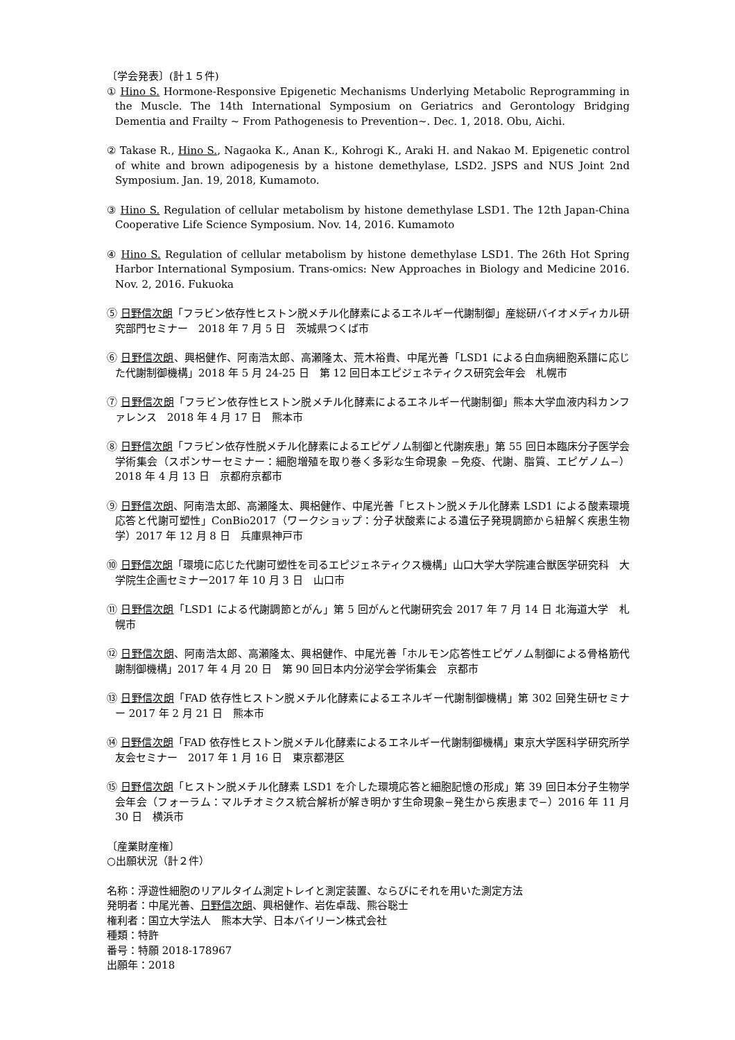〔学会発表〕(計１５件)
① Hino S. Hormone-Responsive Epigenetic Mechanisms Underlying Metabolic Reprogramming in the Muscle. The 14th International Symposium on Geriatrics and Gerontology Bridging Dementia and Frailty ~ From Pathogenesis to Prevention~. Dec. 1, 2018. Obu, Aichi.
② Takase R., Hino S., Nagaoka K., Anan K., Kohrogi K., Araki H. and Nakao M. Epigenetic control of white and brown adipogenesis by a histone demethylase, LSD2. JSPS and NUS Joint 2nd Symposium. Jan. 19, 2018, Kumamoto.
③ Hino S. Regulation of cellular metabolism by histone demethylase LSD1. The 12th Japan-China Cooperative Life Science Symposium. Nov. 14, 2016. Kumamoto
④ Hino S. Regulation of cellular metabolism by histone demethylase LSD1. The 26th Hot Spring Harbor International Symposium. Trans-omics: New Approaches in Biology and Medicine 2016. Nov. 2, 2016. Fukuoka
⑤ 日野信次朗「フラビン依存性ヒストン脱メチル化酵素によるエネルギー代謝制御」産総研バイオメディカル研究部門セミナー　2018 年 7 月 5 日　茨城県つくば市
⑥ 日野信次朗、興梠健作、阿南浩太郎、高瀬隆太、荒木裕貴、中尾光善「LSD1 による白血病細胞系譜に応じた代謝制御機構」2018 年 5 月 24-25 日　第 12 回日本エピジェネティクス研究会年会　札幌市
⑦ 日野信次朗「フラビン依存性ヒストン脱メチル化酵素によるエネルギー代謝制御」熊本大学血液内科カンファレンス　2018 年 4 月 17 日　熊本市
⑧ 日野信次朗「フラビン依存性脱メチル化酵素によるエピゲノム制御と代謝疾患」第 55 回日本臨床分子医学会学術集会（スポンサーセミナー：細胞増殖を取り巻く多彩な生命現象 −免疫、代謝、脂質、エピゲノム−）2018 年 4 月 13 日　京都府京都市
⑨ 日野信次朗、阿南浩太郎、高瀬隆太、興梠健作、中尾光善「ヒストン脱メチル化酵素 LSD1 による酸素環境応答と代謝可塑性」ConBio2017（ワークショップ：分子状酸素による遺伝子発現調節から紐解く疾患生物学）2017 年 12 月 8 日　兵庫県神戸市
⑩ 日野信次朗「環境に応じた代謝可塑性を司るエピジェネティクス機構」山口大学大学院連合獣医学研究科　大学院生企画セミナー2017 年 10 月 3 日　山口市
⑪ 日野信次朗「LSD1 による代謝調節とがん」第 5 回がんと代謝研究会 2017 年 7 月 14 日 北海道大学　札幌市
⑫ 日野信次朗、阿南浩太郎、高瀬隆太、興梠健作、中尾光善「ホルモン応答性エピゲノム制御による骨格筋代謝制御機構」2017 年 4 月 20 日　第 90 回日本内分泌学会学術集会　京都市
⑬ 日野信次朗「FAD 依存性ヒストン脱メチル化酵素によるエネルギー代謝制御機構」第 302 回発生研セミナー 2017 年 2 月 21 日　熊本市
⑭ 日野信次朗「FAD 依存性ヒストン脱メチル化酵素によるエネルギー代謝制御機構」東京大学医科学研究所学友会セミナー　2017 年 1 月 16 日　東京都港区
⑮ 日野信次朗「ヒストン脱メチル化酵素 LSD1 を介した環境応答と細胞記憶の形成」第 39 回日本分子生物学会年会（フォーラム：マルチオミクス統合解析が解き明かす生命現象−発生から疾患まで−）2016 年 11 月 30 日　横浜市
〔産業財産権〕
○出願状況（計２件）
名称：浮遊性細胞のリアルタイム測定トレイと測定装置、ならびにそれを用いた測定方法
発明者：中尾光善、日野信次朗、興梠健作、岩佐卓哉、熊谷聡士
権利者：国立大学法人　熊本大学、日本バイリーン株式会社
種類：特許
番号：特願 2018-178967
出願年：2018